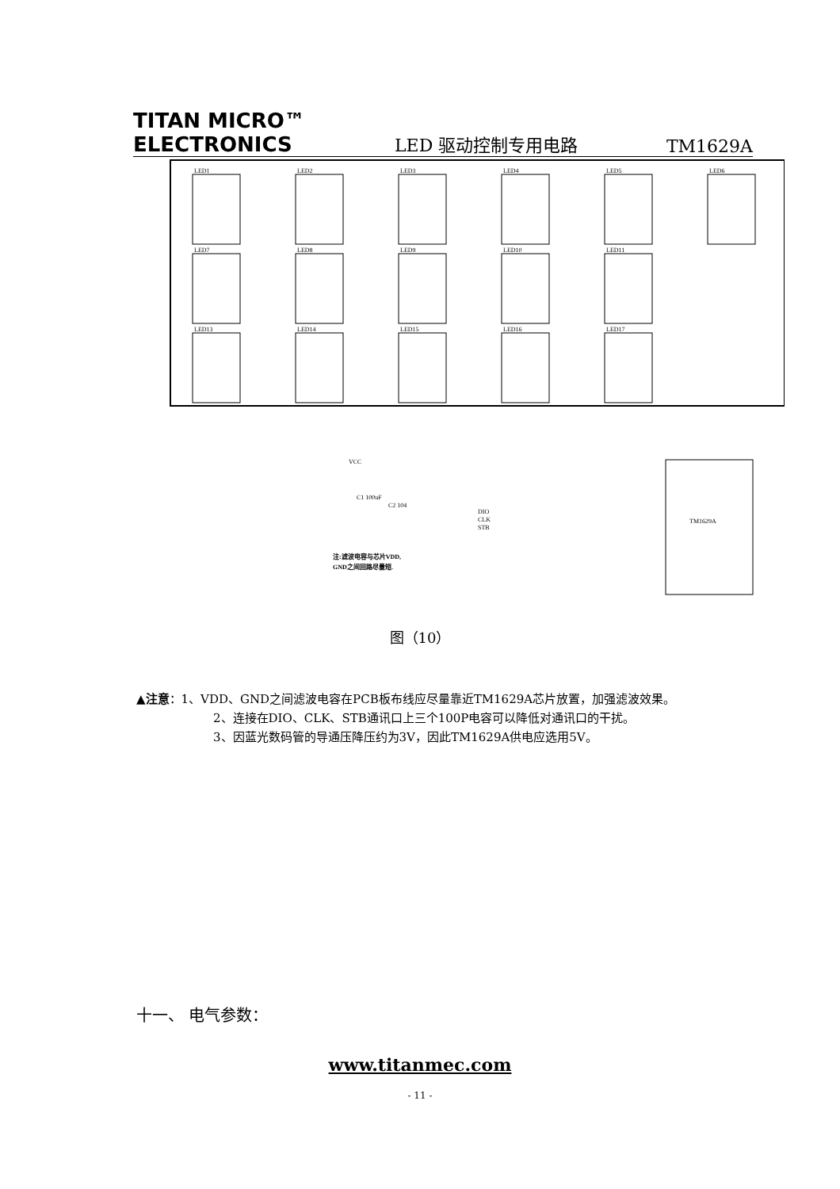TITAN MICRO™
ELECTRONICS
LED 驱动控制专用电路
TM1629A
LED1
LED2
LED3
LED4
LED5
LED6
LED7
LED8
LED9
LED10
LED11
LED13
LED14
LED15
LED16
LED17
TM1629A
VCC
C1 100uF
C2 104
DIO
CLK
STB
注:滤波电容与芯片VDD,
GND之间回路尽量短.
图（10）
▲注意：1、VDD、GND之间滤波电容在PCB板布线应尽量靠近TM1629A芯片放置，加强滤波效果。
2、连接在DIO、CLK、STB通讯口上三个100P电容可以降低对通讯口的干扰。
3、因蓝光数码管的导通压降压约为3V，因此TM1629A供电应选用5V。
十一、 电气参数：
www.titanmec.com
- 11 -